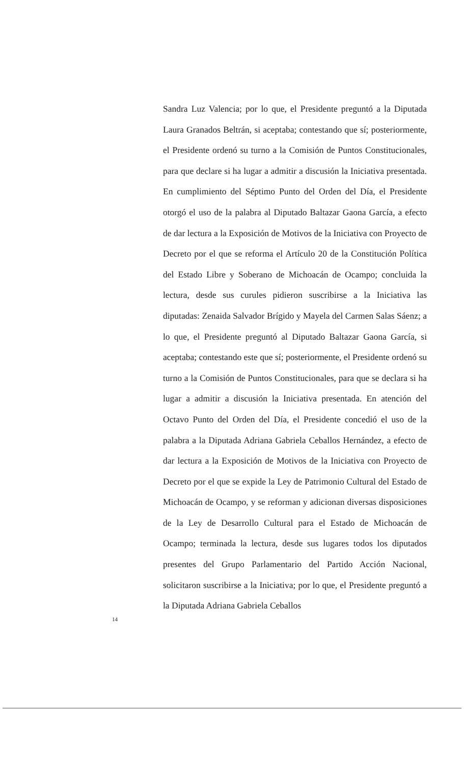Sandra Luz Valencia; por lo que, el Presidente preguntó a la Diputada Laura Granados Beltrán, si aceptaba; contestando que sí; posteriormente, el Presidente ordenó su turno a la Comisión de Puntos Constitucionales, para que declare si ha lugar a admitir a discusión la Iniciativa presentada. En cumplimiento del Séptimo Punto del Orden del Día, el Presidente otorgó el uso de la palabra al Diputado Baltazar Gaona García, a efecto de dar lectura a la Exposición de Motivos de la Iniciativa con Proyecto de Decreto por el que se reforma el Artículo 20 de la Constitución Política del Estado Libre y Soberano de Michoacán de Ocampo; concluida la lectura, desde sus curules pidieron suscribirse a la Iniciativa las diputadas: Zenaida Salvador Brígido y Mayela del Carmen Salas Sáenz; a lo que, el Presidente preguntó al Diputado Baltazar Gaona García, si aceptaba; contestando este que sí; posteriormente, el Presidente ordenó su turno a la Comisión de Puntos Constitucionales, para que se declara si ha lugar a admitir a discusión la Iniciativa presentada. En atención del Octavo Punto del Orden del Día, el Presidente concedió el uso de la palabra a la Diputada Adriana Gabriela Ceballos Hernández, a efecto de dar lectura a la Exposición de Motivos de la Iniciativa con Proyecto de Decreto por el que se expide la Ley de Patrimonio Cultural del Estado de Michoacán de Ocampo, y se reforman y adicionan diversas disposiciones de la Ley de Desarrollo Cultural para el Estado de Michoacán de Ocampo; terminada la lectura, desde sus lugares todos los diputados presentes del Grupo Parlamentario del Partido Acción Nacional, solicitaron suscribirse a la Iniciativa; por lo que, el Presidente preguntó a la Diputada Adriana Gabriela Ceballos
14